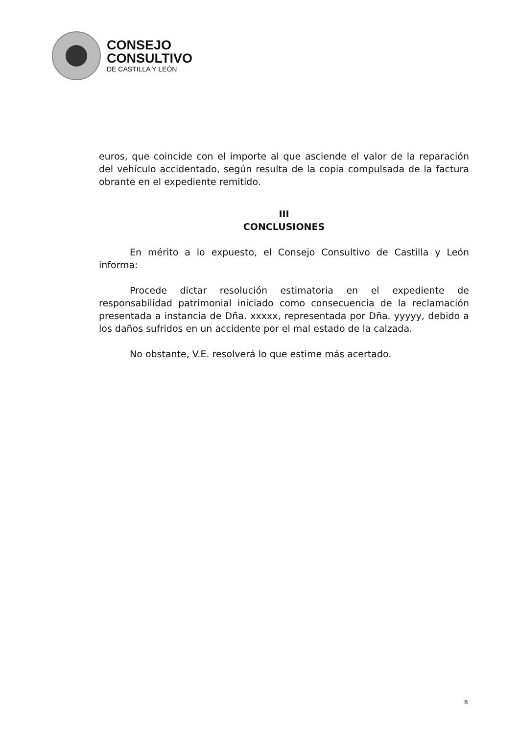CONSEJO
CONSULTIVO
DE CASTILLA Y LEÓN
euros, que coincide con el importe al que asciende el valor de la reparación del vehículo accidentado, según resulta de la copia compulsada de la factura obrante en el expediente remitido.
III
CONCLUSIONES
En mérito a lo expuesto, el Consejo Consultivo de Castilla y León informa:
Procede dictar resolución estimatoria en el expediente de responsabilidad patrimonial iniciado como consecuencia de la reclamación presentada a instancia de Dña. xxxxx, representada por Dña. yyyyy, debido a los daños sufridos en un accidente por el mal estado de la calzada.
No obstante, V.E. resolverá lo que estime más acertado.
8